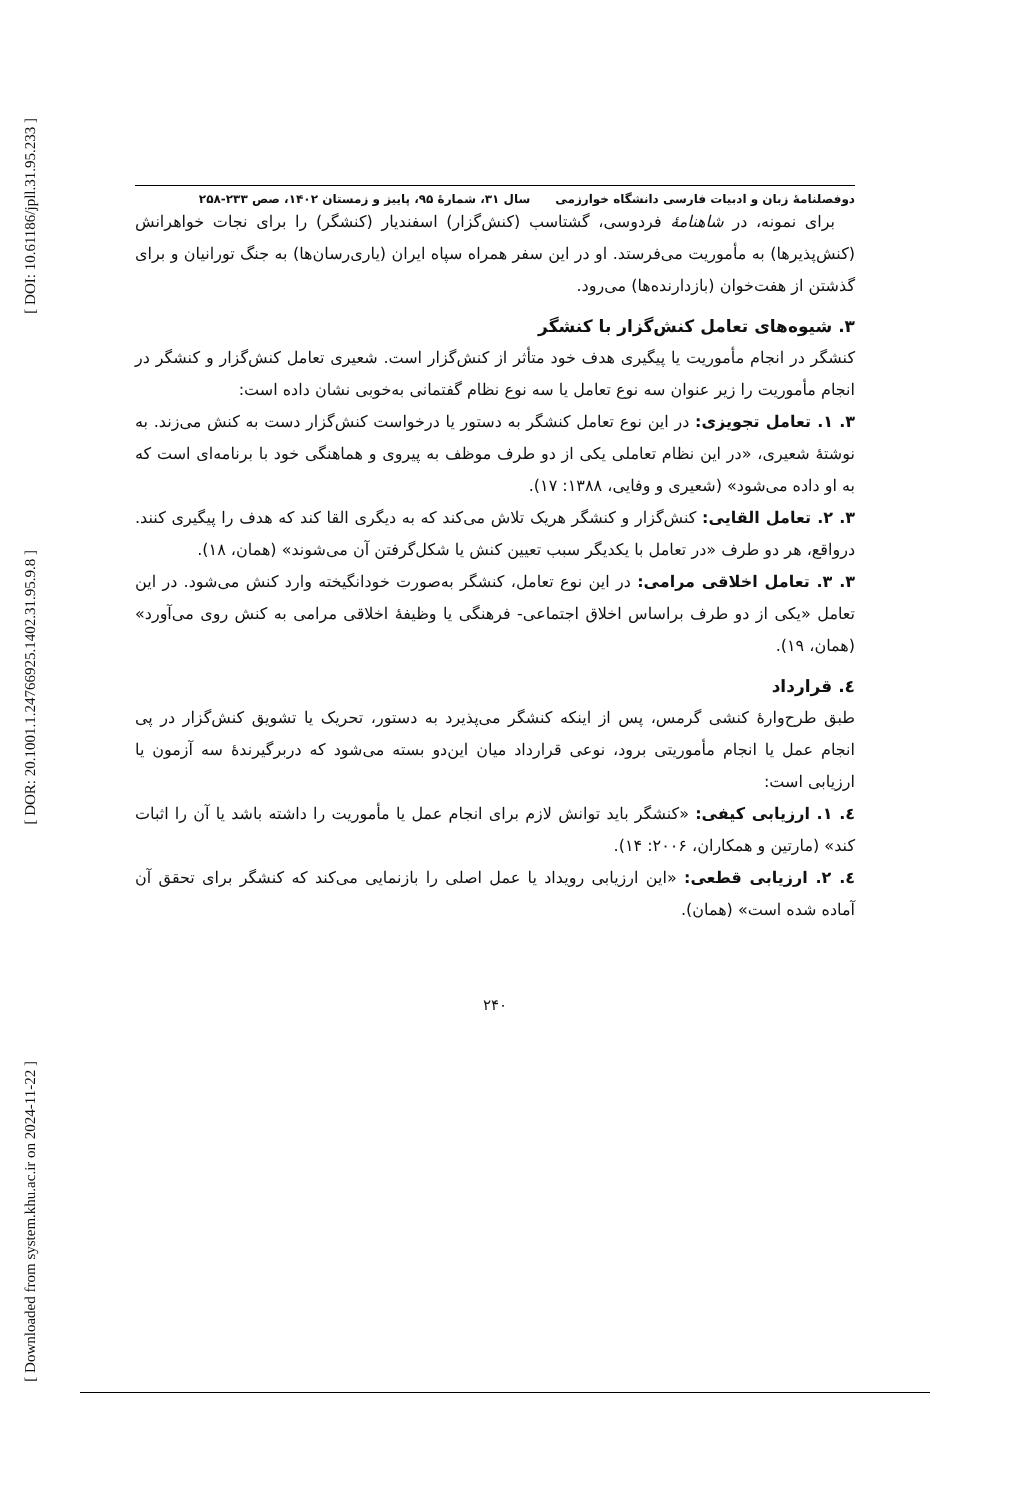[ DOI: 10.61186/jpll.31.95.233 ]
[ DOR: 20.1001.1.24766925.1402.31.95.9.8 ]
[ Downloaded from system.khu.ac.ir on 2024-11-22 ]
دوفصلنامهٔ زبان و ادبیات فارسی دانشگاه خوارزمی سال ۳۱، شمارهٔ ۹۵، پاییز و زمستان ۱۴۰۲، صص ۲۳۳-۲۵۸
برای نمونه، در شاهنامهٔ فردوسی، گشتاسب (کنش‌گزار) اسفندیار (کنشگر) را برای نجات خواهرانش (کنش‌پذیرها) به مأموریت می‌فرستد. او در این سفر همراه سپاه ایران (یاری‌رسان‌ها) به جنگ تورانیان و برای گذشتن از هفت‌خوان (بازدارنده‌ها) می‌رود.
۳. شیوه‌های تعامل کنش‌گزار با کنشگر
کنشگر در انجام مأموریت یا پیگیری هدف خود متأثر از کنش‌گزار است. شعیری تعامل کنش‌گزار و کنشگر در انجام مأموریت را زیر عنوان سه نوع تعامل یا سه نوع نظام گفتمانی به‌خوبی نشان داده است:
۳. ۱. تعامل تجویزی: در این نوع تعامل کنشگر به دستور یا درخواست کنش‌گزار دست به کنش می‌زند. به نوشتهٔ شعیری، «در این نظام تعاملی یکی از دو طرف موظف به پیروی و هماهنگی خود با برنامه‌ای است که به او داده می‌شود» (شعیری و وفایی، ۱۳۸۸: ۱۷).
۳. ۲. تعامل القایی: کنش‌گزار و کنشگر هریک تلاش می‌کند که به دیگری القا کند که هدف را پیگیری کنند. درواقع، هر دو طرف «در تعامل با یکدیگر سبب تعیین کنش یا شکل‌گرفتن آن می‌شوند» (همان، ۱۸).
۳. ۳. تعامل اخلاقی مرامی: در این نوع تعامل، کنشگر به‌صورت خودانگیخته وارد کنش می‌شود. در این تعامل «یکی از دو طرف براساس اخلاق اجتماعی- فرهنگی یا وظیفهٔ اخلاقی مرامی به کنش روی می‌آورد» (همان، ۱۹).
٤. قرارداد
طبق طرح‌وارهٔ کنشی گرمس، پس از اینکه کنشگر می‌پذیرد به دستور، تحریک یا تشویق کنش‌گزار در پی انجام عمل یا انجام مأموریتی برود، نوعی قرارداد میان این‌دو بسته می‌شود که دربرگیرندهٔ سه آزمون یا ارزیابی است:
٤. ۱. ارزیابی کیفی: «کنشگر باید توانش لازم برای انجام عمل یا مأموریت را داشته باشد یا آن را اثبات کند» (مارتین و همکاران، ۲۰۰۶: ۱۴).
٤. ۲. ارزیابی قطعی: «این ارزیابی رویداد یا عمل اصلی را بازنمایی می‌کند که کنشگر برای تحقق آن آماده شده است» (همان).
۲۴۰